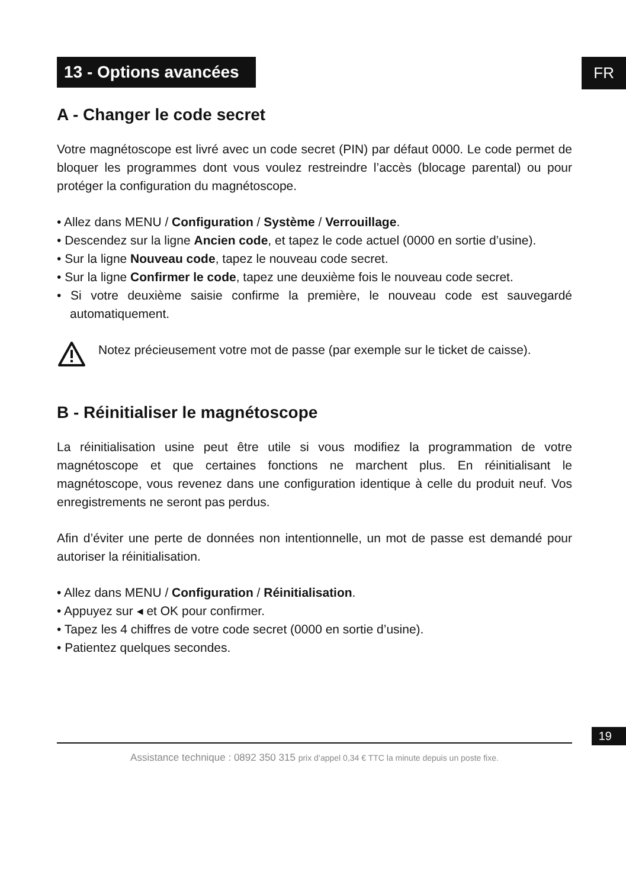FR
13 - Options avancées
A - Changer le code secret
Votre magnétoscope est livré avec un code secret (PIN) par défaut 0000. Le code permet de bloquer les programmes dont vous voulez restreindre l’accès (blocage parental) ou pour protéger la configuration du magnétoscope.
• Allez dans MENU / Configuration / Système / Verrouillage.
• Descendez sur la ligne Ancien code, et tapez le code actuel (0000 en sortie d’usine).
• Sur la ligne Nouveau code, tapez le nouveau code secret.
• Sur la ligne Confirmer le code, tapez une deuxième fois le nouveau code secret.
• Si votre deuxième saisie confirme la première, le nouveau code est sauvegardé automatiquement.
Notez précieusement votre mot de passe (par exemple sur le ticket de caisse).
B - Réinitialiser le magnétoscope
La réinitialisation usine peut être utile si vous modifiez la programmation de votre magnétoscope et que certaines fonctions ne marchent plus. En réinitialisant le magnétoscope, vous revenez dans une configuration identique à celle du produit neuf. Vos enregistrements ne seront pas perdus.
Afin d’éviter une perte de données non intentionnelle, un mot de passe est demandé pour autoriser la réinitialisation.
• Allez dans MENU / Configuration / Réinitialisation.
• Appuyez sur ◂ et OK pour confirmer.
• Tapez les 4 chiffres de votre code secret (0000 en sortie d’usine).
• Patientez quelques secondes.
19
Assistance technique : 0892 350 315 prix d’appel 0,34 € TTC la minute depuis un poste fixe.